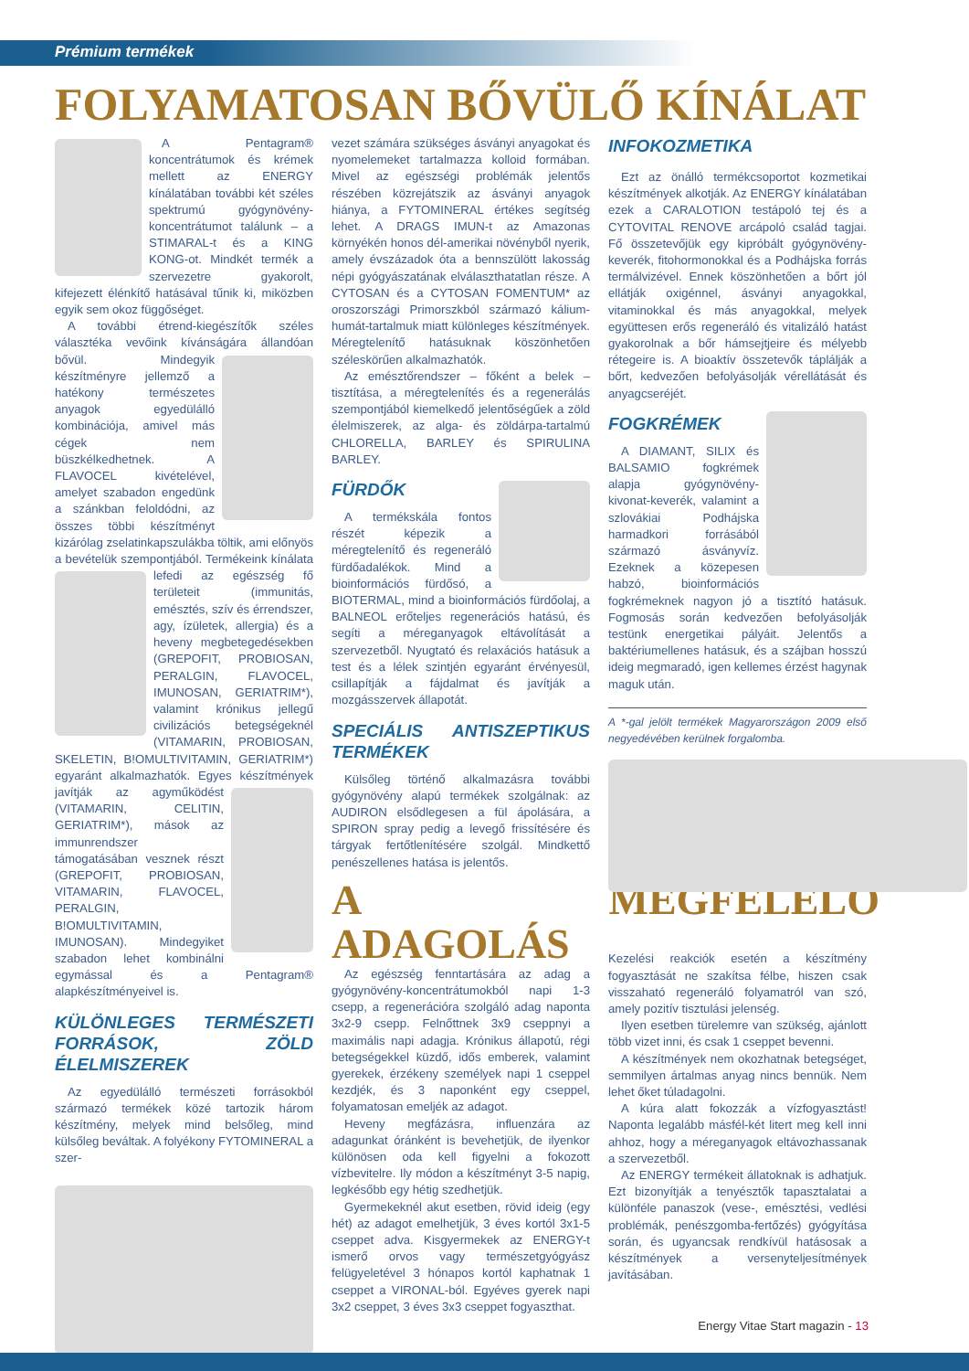Prémium termékek
FOLYAMATOSAN BŐVÜLŐ KÍNÁLAT
A Pentagram® koncentrátumok és krémek mellett az ENERGY kínálatában további két széles spektrumú gyógynövény-koncentrátumot találunk – a STIMARAL-t és a KING KONG-ot. Mindkét termék a szervezetre gyakorolt, kifejezett élénkítő hatásával tűnik ki, miközben egyik sem okoz függőséget.
A további étrend-kiegészítők széles választéka vevőink kívánságára állandóan bővül. Mindegyik készítményre jellemző a hatékony természetes anyagok egyedülálló kombinációja, amivel más cégek nem büszkélkedhetnek. A FLAVOCEL kivételével, amelyet szabadon engedünk a szánkban feloldódni, az összes többi készítményt kizárólag zselatinkapszulákba töltik, ami előnyös a bevételük szempontjából. Termékeink kínálata lefedi az egészség fő területeit (immunitás, emésztés, szív és érrendszer, agy, ízületek, allergia) és a heveny megbetegedésekben (GREPOFIT, PROBIOSAN, PERALGIN, FLAVOCEL, IMUNOSAN, GERIATRIM*), valamint krónikus jellegű civilizációs betegségeknél (VITAMARIN, PROBIOSAN, SKELETIN, B!OMULTIVITAMIN, GERIATRIM*) egyaránt alkalmazhatók. Egyes készítmények javítják az agyműködést (VITAMARIN, CELITIN, GERIATRIM*), mások az immunrendszer támogatásában vesznek részt (GREPOFIT, PROBIOSAN, VITAMARIN, FLAVOCEL, PERALGIN, B!OMULTIVITAMIN, IMUNOSAN). Mindegyiket szabadon lehet kombinálni egymással és a Pentagram® alapkészítményeivel is.
KÜLÖNLEGES TERMÉSZETI FORRÁSOK, ZÖLD ÉLELMISZEREK
Az egyedülálló természeti forrásokból származó termékek közé tartozik három készítmény, melyek mind belsőleg, mind külsőleg beváltak. A folyékony FYTOMINERAL a szer-
vezet számára szükséges ásványi anyagokat és nyomelemeket tartalmazza kolloid formában. Mivel az egészségi problémák jelentős részében közrejátszik az ásványi anyagok hiánya, a FYTOMINERAL értékes segítség lehet. A DRAGS IMUN-t az Amazonas környékén honos dél-amerikai növényből nyerik, amely évszázadok óta a bennszülött lakosság népi gyógyászatának elválaszthatatlan része. A CYTOSAN és a CYTOSAN FOMENTUM* az oroszországi Primorszkból származó kálium-humát-tartalmuk miatt különleges készítmények. Méregtelenítő hatásuknak köszönhetően széleskörűen alkalmazhatók.
Az emésztőrendszer – főként a belek – tisztítása, a méregtelenítés és a regenerálás szempontjából kiemelkedő jelentőségűek a zöld élelmiszerek, az alga- és zöldárpa-tartalmú CHLORELLA, BARLEY és SPIRULINA BARLEY.
FÜRDŐK
A termékskála fontos részét képezik a méregtelenítő és regeneráló fürdőadalékok. Mind a bioinformációs fürdősó, a BIOTERMAL, mind a bioinformációs fürdőolaj, a BALNEOL erőteljes regenerációs hatású, és segíti a méreganyagok eltávolítását a szervezetből. Nyugtató és relaxációs hatásuk a test és a lélek szintjén egyaránt érvényesül, csillapítják a fájdalmat és javítják a mozgásszervek állapotát.
SPECIÁLIS ANTISZEPTIKUS TERMÉKEK
Külsőleg történő alkalmazásra további gyógynövény alapú termékek szolgálnak: az AUDIRON elsődlegesen a fül ápolására, a SPIRON spray pedig a levegő frissítésére és tárgyak fertőtlenítésére szolgál. Mindkettő penészellenes hatása is jelentős.
A MEGFELELŐ ADAGOLÁS
Az egészség fenntartására az adag a gyógynövény-koncentrátumokból napi 1-3 csepp, a regenerációra szolgáló adag naponta 3x2-9 csepp. Felnőttnek 3x9 cseppnyi a maximális napi adagja. Krónikus állapotú, régi betegségekkel küzdő, idős emberek, valamint gyerekek, érzékeny személyek napi 1 cseppel kezdjék, és 3 naponként egy cseppel, folyamatosan emeljék az adagot.
Heveny megfázásra, influenzára az adagunkat óránként is bevehetjük, de ilyenkor különösen oda kell figyelni a fokozott vízbevitelre. Ily módon a készítményt 3-5 napig, legkésőbb egy hétig szedhetjük.
Gyermekeknél akut esetben, rövid ideig (egy hét) az adagot emelhetjük, 3 éves kortól 3x1-5 cseppet adva. Kisgyermekek az ENERGY-t ismerő orvos vagy természetgyógyász felügyeletével 3 hónapos kortól kaphatnak 1 cseppet a VIRONAL-ból. Egyéves gyerek napi 3x2 cseppet, 3 éves 3x3 cseppet fogyaszthat.
INFOKOZMETIKA
Ezt az önálló termékcsoportot kozmetikai készítmények alkotják. Az ENERGY kínálatában ezek a CARALOTION testápoló tej és a CYTOVITAL RENOVE arcápoló család tagjai. Fő összetevőjük egy kipróbált gyógynövény-keverék, fitohormonokkal és a Podhájska forrás termálvizével. Ennek köszönhetően a bőrt jól ellátják oxigénnel, ásványi anyagokkal, vitaminokkal és más anyagokkal, melyek együttesen erős regeneráló és vitalizáló hatást gyakorolnak a bőr hámsejtjeire és mélyebb rétegeire is. A bioaktív összetevők táplálják a bőrt, kedvezően befolyásolják vérellátását és anyagcseréjét.
FOGKRÉMEK
A DIAMANT, SILIX és BALSAMIO fogkrémek alapja gyógynövény-kivonat-keverék, valamint a szlovákiai Podhájska harmadkori forrásából származó ásványvíz. Ezeknek a közepesen habzó, bioinformációs fogkrémeknek nagyon jó a tisztító hatásuk. Fogmosás során kedvezően befolyásolják testünk energetikai pályáit. Jelentős a baktériumellenes hatásuk, és a szájban hosszú ideig megmaradó, igen kellemes érzést hagynak maguk után.
A *-gal jelölt termékek Magyarországon 2009 első negyedévében kerülnek forgalomba.
Kezelési reakciók esetén a készítmény fogyasztását ne szakítsa félbe, hiszen csak visszaható regeneráló folyamatról van szó, amely pozitív tisztulási jelenség.
Ilyen esetben türelemre van szükség, ajánlott több vizet inni, és csak 1 cseppet bevenni.
A készítmények nem okozhatnak betegséget, semmilyen ártalmas anyag nincs bennük. Nem lehet őket túladagolni.
A kúra alatt fokozzák a vízfogyasztást! Naponta legalább másfél-két litert meg kell inni ahhoz, hogy a méreganyagok eltávozhassanak a szervezetből.
Az ENERGY termékeit állatoknak is adhatjuk. Ezt bizonyítják a tenyésztők tapasztalatai a különféle panaszok (vese-, emésztési, vedlési problémák, penészgomba-fertőzés) gyógyítása során, és ugyancsak rendkívül hatásosak a készítmények a versenyteljesítmények javításában.
Energy Vitae Start magazin - 13